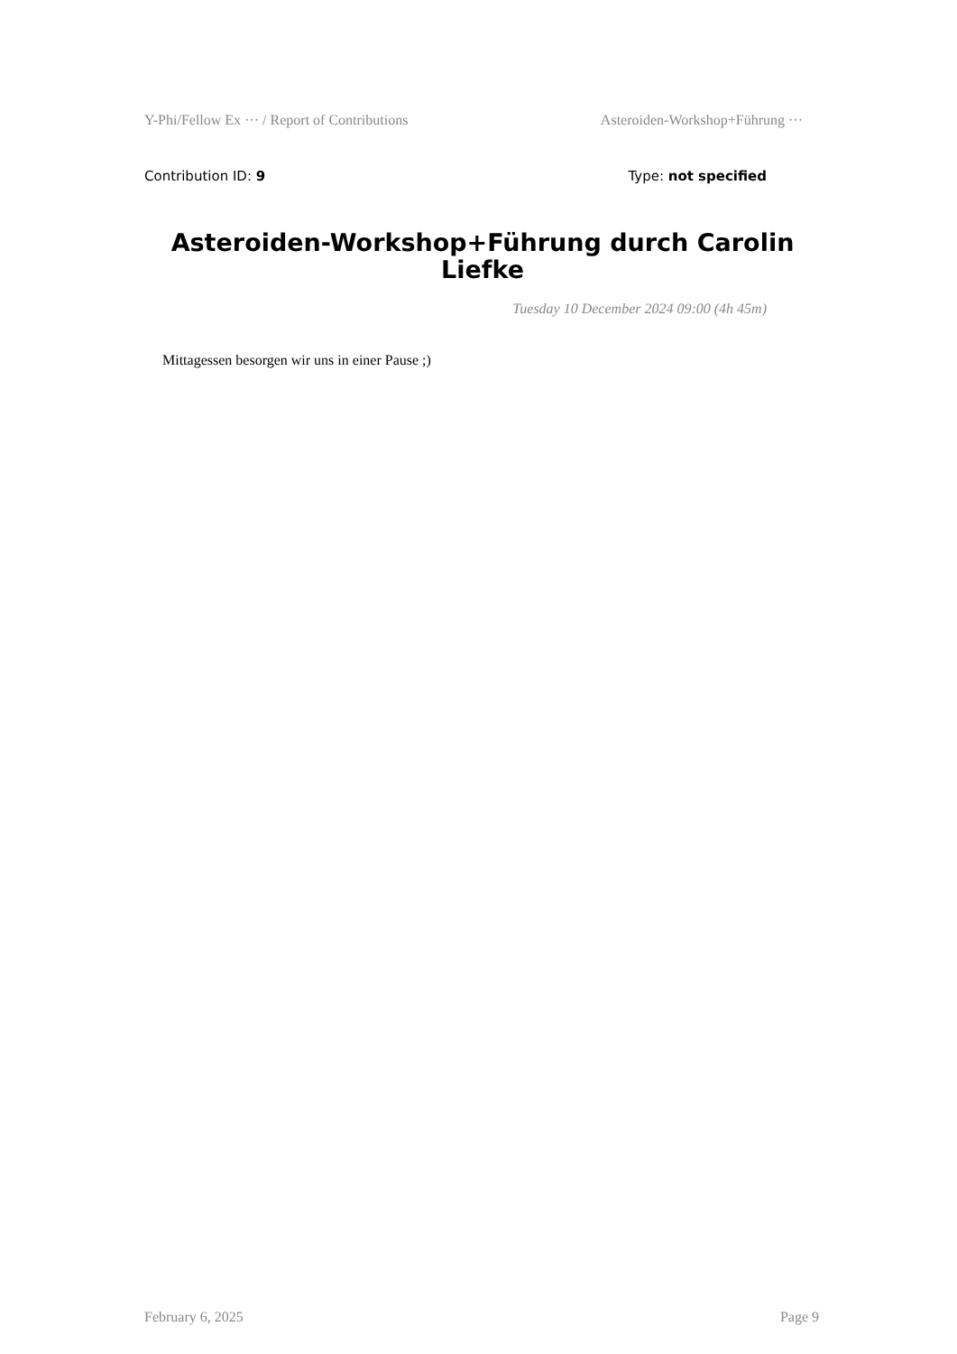Y-Phi/Fellow Ex ··· / Report of Contributions Asteroiden-Workshop+Führung ···
Contribution ID: 9 Type: not specified
Asteroiden-Workshop+Führung durch Carolin Liefke
Tuesday 10 December 2024 09:00 (4h 45m)
Mittagessen besorgen wir uns in einer Pause ;)
February 6, 2025 Page 9